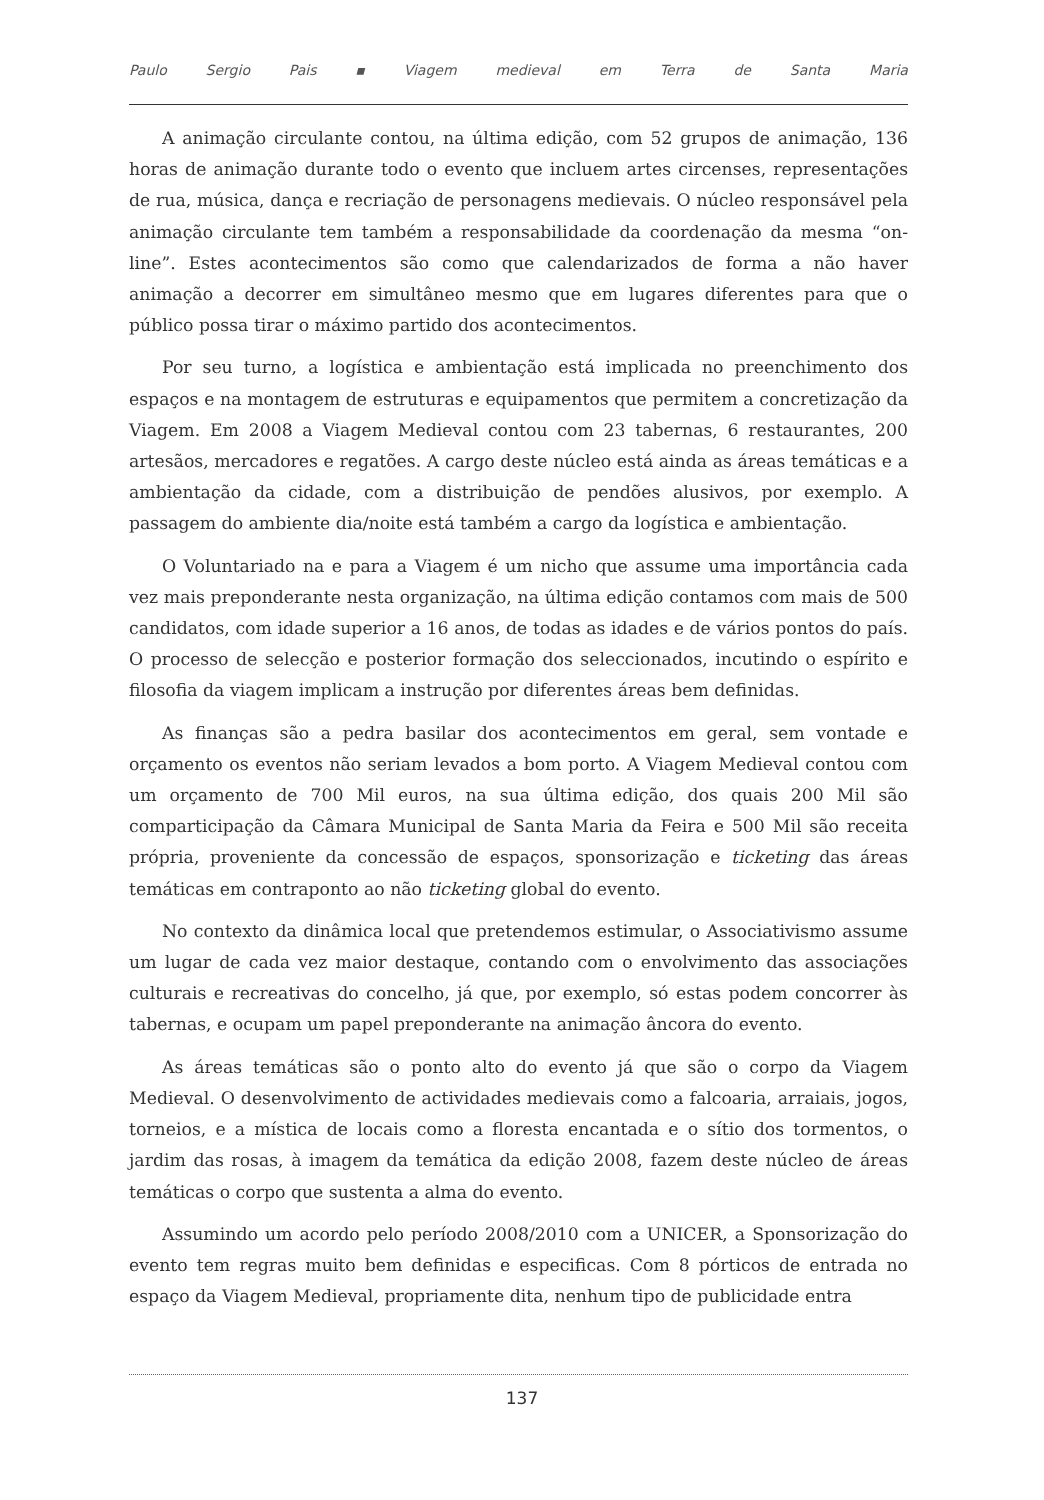Paulo Sergio Pais ▪ Viagem medieval em Terra de Santa Maria
A animação circulante contou, na última edição, com 52 grupos de animação, 136 horas de animação durante todo o evento que incluem artes circenses, representações de rua, música, dança e recriação de personagens medievais. O núcleo responsável pela animação circulante tem também a responsabilidade da coordenação da mesma “on-line”. Estes acontecimentos são como que calendarizados de forma a não haver animação a decorrer em simultâneo mesmo que em lugares diferentes para que o público possa tirar o máximo partido dos acontecimentos.
Por seu turno, a logística e ambientação está implicada no preenchimento dos espaços e na montagem de estruturas e equipamentos que permitem a concretização da Viagem. Em 2008 a Viagem Medieval contou com 23 tabernas, 6 restaurantes, 200 artesãos, mercadores e regatões. A cargo deste núcleo está ainda as áreas temáticas e a ambientação da cidade, com a distribuição de pendões alusivos, por exemplo. A passagem do ambiente dia/noite está também a cargo da logística e ambientação.
O Voluntariado na e para a Viagem é um nicho que assume uma importância cada vez mais preponderante nesta organização, na última edição contamos com mais de 500 candidatos, com idade superior a 16 anos, de todas as idades e de vários pontos do país. O processo de selecção e posterior formação dos seleccionados, incutindo o espírito e filosofia da viagem implicam a instrução por diferentes áreas bem definidas.
As finanças são a pedra basilar dos acontecimentos em geral, sem vontade e orçamento os eventos não seriam levados a bom porto. A Viagem Medieval contou com um orçamento de 700 Mil euros, na sua última edição, dos quais 200 Mil são comparticipação da Câmara Municipal de Santa Maria da Feira e 500 Mil são receita própria, proveniente da concessão de espaços, sponsorização e ticketing das áreas temáticas em contraponto ao não ticketing global do evento.
No contexto da dinâmica local que pretendemos estimular, o Associativismo assume um lugar de cada vez maior destaque, contando com o envolvimento das associações culturais e recreativas do concelho, já que, por exemplo, só estas podem concorrer às tabernas, e ocupam um papel preponderante na animação âncora do evento.
As áreas temáticas são o ponto alto do evento já que são o corpo da Viagem Medieval. O desenvolvimento de actividades medievais como a falcoaria, arraiais, jogos, torneios, e a mística de locais como a floresta encantada e o sítio dos tormentos, o jardim das rosas, à imagem da temática da edição 2008, fazem deste núcleo de áreas temáticas o corpo que sustenta a alma do evento.
Assumindo um acordo pelo período 2008/2010 com a UNICER, a Sponsorização do evento tem regras muito bem definidas e especificas. Com 8 pórticos de entrada no espaço da Viagem Medieval, propriamente dita, nenhum tipo de publicidade entra
137